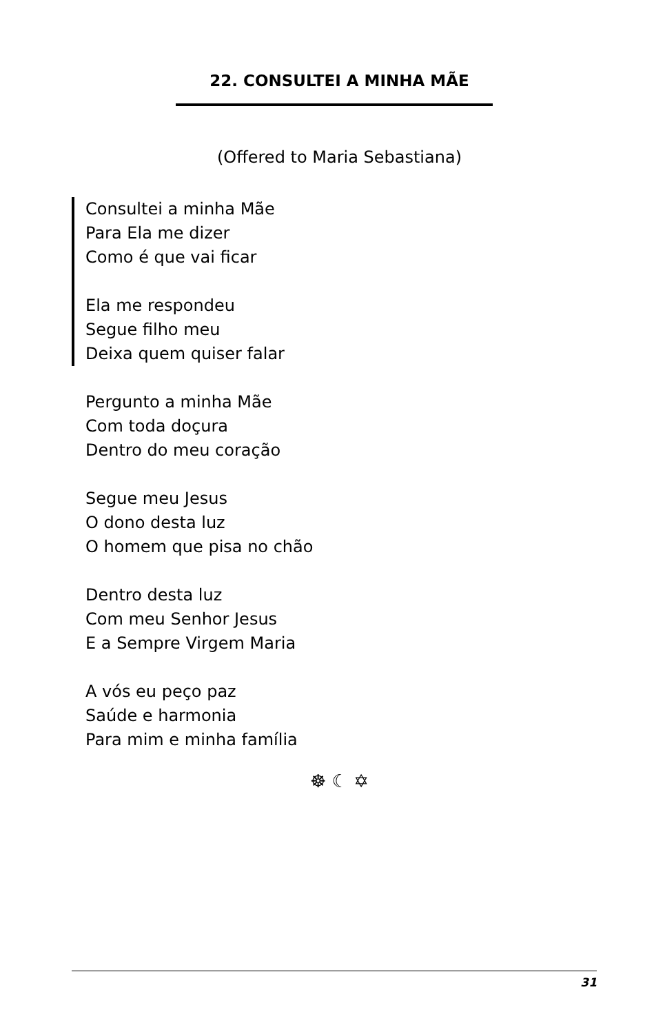22. CONSULTEI A MINHA MÃE
(Offered to Maria Sebastiana)
Consultei a minha Mãe
Para Ela me dizer
Como é que vai ficar
Ela me respondeu
Segue filho meu
Deixa quem quiser falar
Pergunto a minha Mãe
Com toda doçura
Dentro do meu coração
Segue meu Jesus
O dono desta luz
O homem que pisa no chão
Dentro desta luz
Com meu Senhor Jesus
E a Sempre Virgem Maria
A vós eu peço paz
Saúde e harmonia
Para mim e minha família
☸ ☾ ✡
31